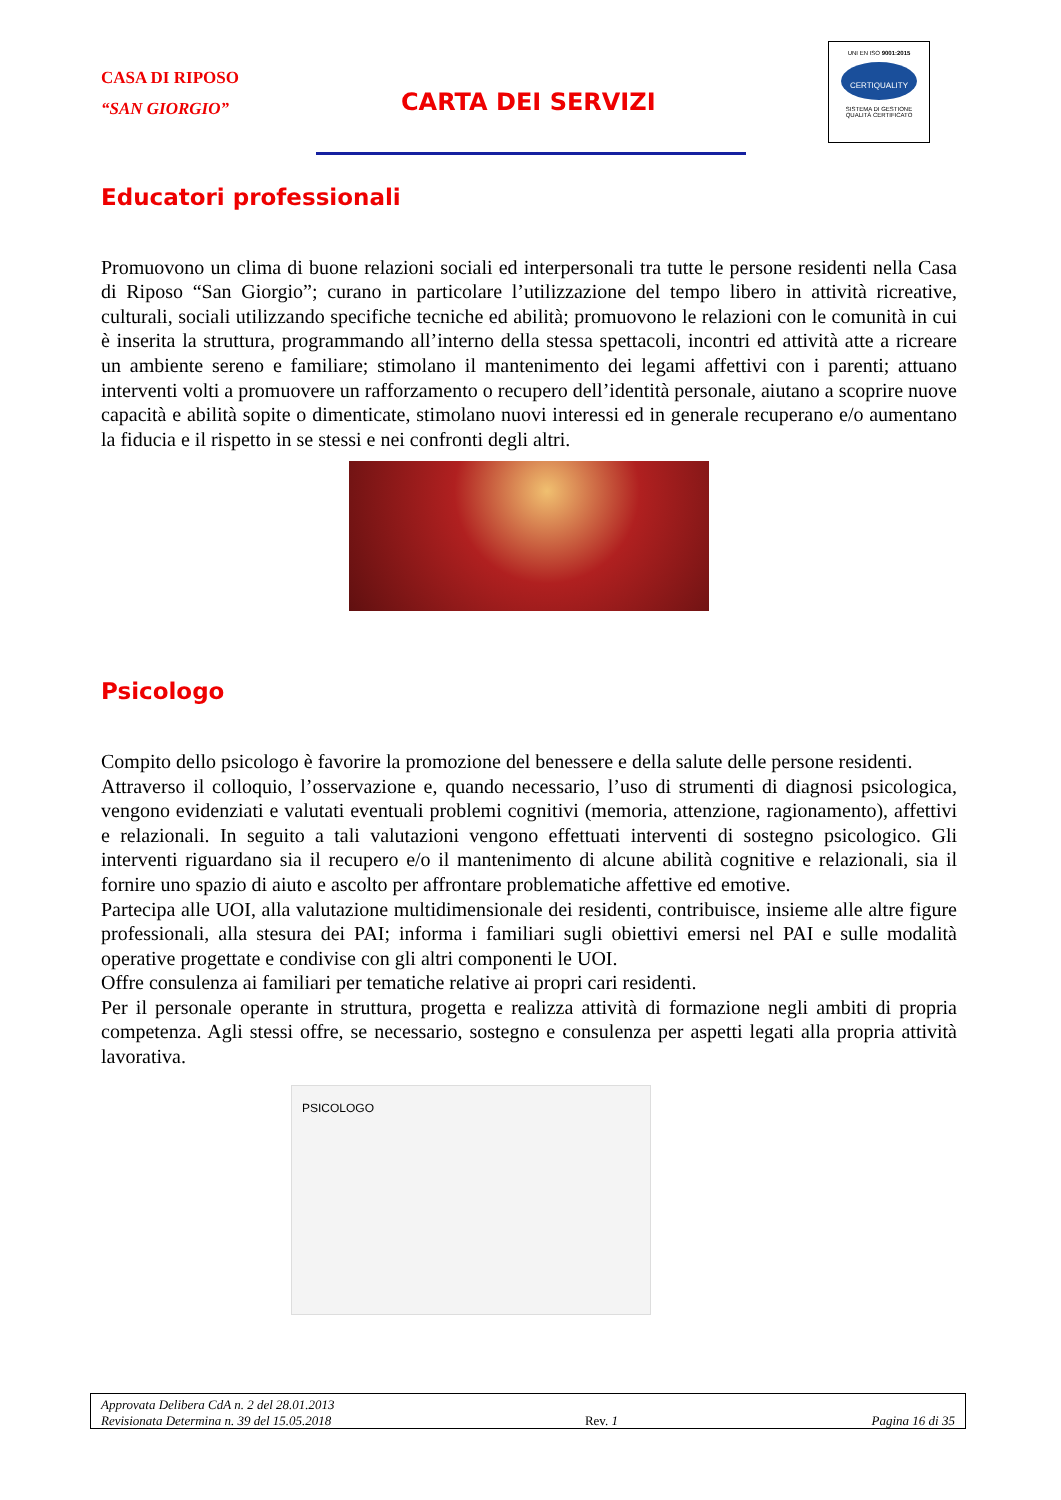CASA DI RIPOSO
“SAN GIORGIO”
CARTA DEI SERVIZI
UNI EN ISO 9001:2015
CERTIQUALITY
SISTEMA DI GESTIONE
QUALITÀ CERTIFICATO
Educatori professionali
Promuovono un clima di buone relazioni sociali ed interpersonali tra tutte le persone residenti nella Casa di Riposo “San Giorgio”; curano in particolare l’utilizzazione del tempo libero in attività ricreative, culturali, sociali utilizzando specifiche tecniche ed abilità; promuovono le relazioni con le comunità in cui è inserita la struttura, programmando all’interno della stessa spettacoli, incontri ed attività atte a ricreare un ambiente sereno e familiare; stimolano il mantenimento dei legami affettivi con i parenti; attuano interventi volti a promuovere un rafforzamento o recupero dell’identità personale, aiutano a scoprire nuove capacità e abilità sopite o dimenticate, stimolano nuovi interessi ed in generale recuperano e/o aumentano la fiducia e il rispetto in se stessi e nei confronti degli altri.
Psicologo
Compito dello psicologo è favorire la promozione del benessere e della salute delle persone residenti.
Attraverso il colloquio, l’osservazione e, quando necessario, l’uso di strumenti di diagnosi psicologica, vengono evidenziati e valutati eventuali problemi cognitivi (memoria, attenzione, ragionamento), affettivi e relazionali. In seguito a tali valutazioni vengono effettuati interventi di sostegno psicologico. Gli interventi riguardano sia il recupero e/o il mantenimento di alcune abilità cognitive e relazionali, sia il fornire uno spazio di aiuto e ascolto per affrontare problematiche affettive ed emotive.
Partecipa alle UOI, alla valutazione multidimensionale dei residenti, contribuisce, insieme alle altre figure professionali, alla stesura dei PAI; informa i familiari sugli obiettivi emersi nel PAI e sulle modalità operative progettate e condivise con gli altri componenti le UOI.
Offre consulenza ai familiari per tematiche relative ai propri cari residenti.
Per il personale operante in struttura, progetta e realizza attività di formazione negli ambiti di propria competenza. Agli stessi offre, se necessario, sostegno e consulenza per aspetti legati alla propria attività lavorativa.
PSICOLOGO
Approvata Delibera CdA n. 2 del 28.01.2013
Revisionata Determina n. 39 del 15.05.2018 Rev. 1 Pagina 16 di 35